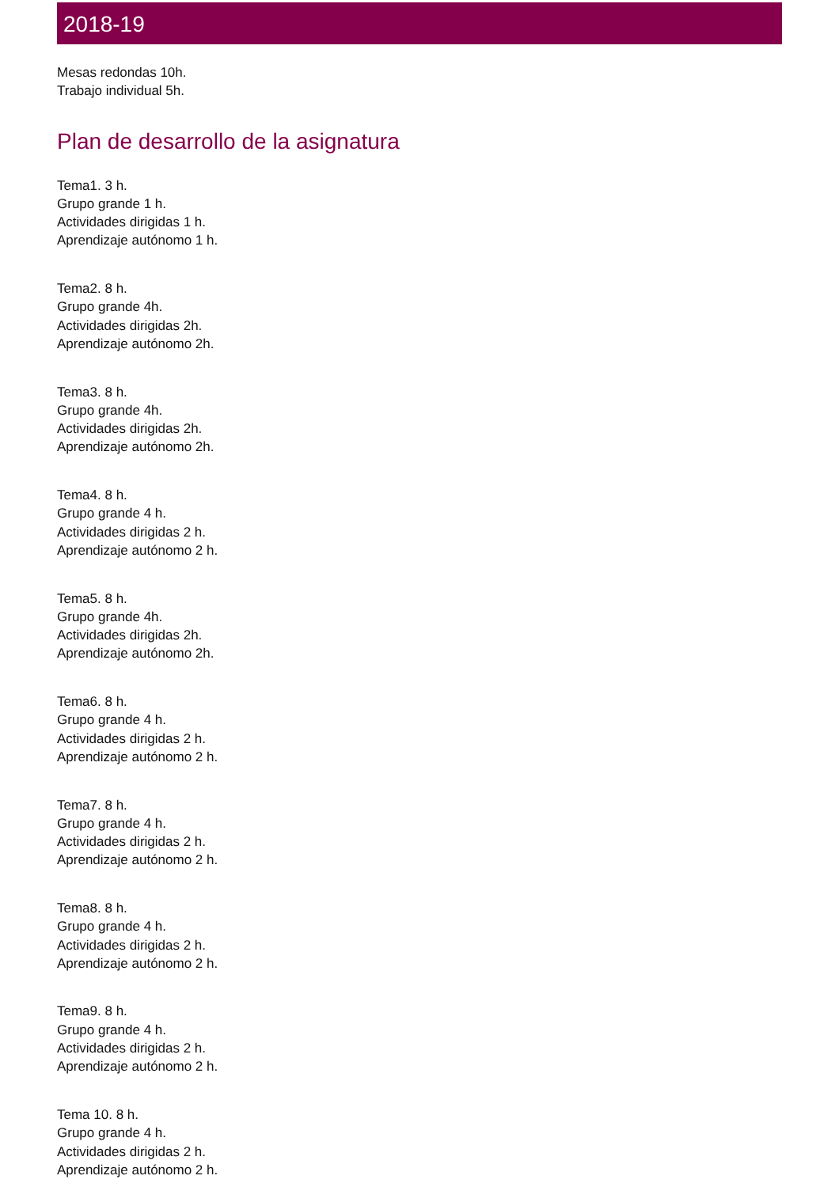2018-19
Mesas redondas 10h.
Trabajo individual 5h.
Plan de desarrollo de la asignatura
Tema1. 3 h.
Grupo grande 1 h.
Actividades dirigidas 1 h.
Aprendizaje autónomo 1 h.
Tema2. 8 h.
Grupo grande 4h.
Actividades dirigidas 2h.
Aprendizaje autónomo 2h.
Tema3. 8 h.
Grupo grande 4h.
Actividades dirigidas 2h.
Aprendizaje autónomo 2h.
Tema4. 8 h.
Grupo grande 4 h.
Actividades dirigidas 2 h.
Aprendizaje autónomo 2 h.
Tema5. 8 h.
Grupo grande 4h.
Actividades dirigidas 2h.
Aprendizaje autónomo 2h.
Tema6. 8 h.
Grupo grande 4 h.
Actividades dirigidas 2 h.
Aprendizaje autónomo 2 h.
Tema7. 8 h.
Grupo grande 4 h.
Actividades dirigidas 2 h.
Aprendizaje autónomo 2 h.
Tema8. 8 h.
Grupo grande 4 h.
Actividades dirigidas 2 h.
Aprendizaje autónomo 2 h.
Tema9. 8 h.
Grupo grande 4 h.
Actividades dirigidas 2 h.
Aprendizaje autónomo 2 h.
Tema 10. 8 h.
Grupo grande 4 h.
Actividades dirigidas 2 h.
Aprendizaje autónomo 2 h.